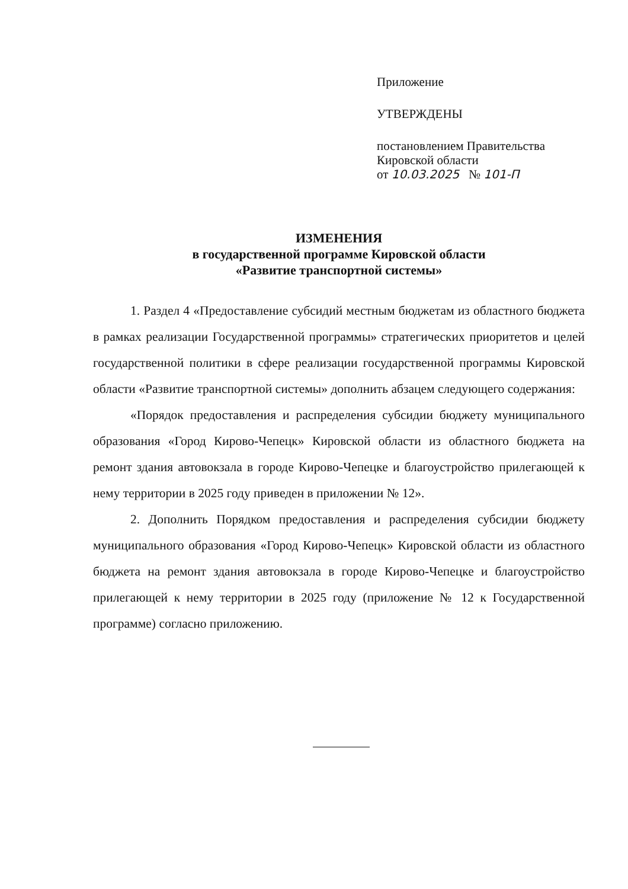Приложение
УТВЕРЖДЕНЫ
постановлением Правительства
Кировской области
от 10.03.2025 № 101-П
ИЗМЕНЕНИЯ
в государственной программе Кировской области
«Развитие транспортной системы»
1. Раздел 4 «Предоставление субсидий местным бюджетам из областного бюджета в рамках реализации Государственной программы» стратегических приоритетов и целей государственной политики в сфере реализации государственной программы Кировской области «Развитие транспортной системы» дополнить абзацем следующего содержания:
«Порядок предоставления и распределения субсидии бюджету муниципального образования «Город Кирово-Чепецк» Кировской области из областного бюджета на ремонт здания автовокзала в городе Кирово-Чепецке и благоустройство прилегающей к нему территории в 2025 году приведен в приложении № 12».
2. Дополнить Порядком предоставления и распределения субсидии бюджету муниципального образования «Город Кирово-Чепецк» Кировской области из областного бюджета на ремонт здания автовокзала в городе Кирово-Чепецке и благоустройство прилегающей к нему территории в 2025 году (приложение № 12 к Государственной программе) согласно приложению.